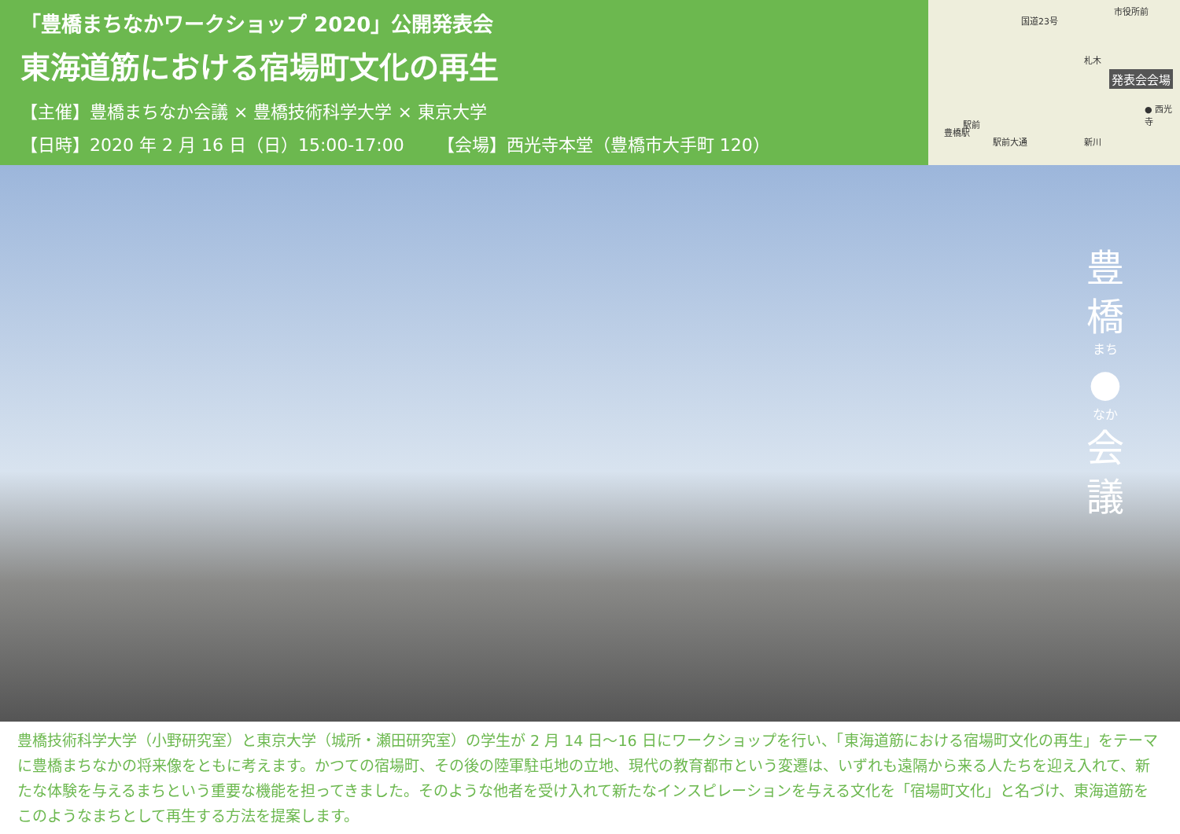「豊橋まちなかワークショップ 2020」公開発表会
東海道筋における宿場町文化の再生
【主催】豊橋まちなか会議 × 豊橋技術科学大学 × 東京大学
【日時】2020 年 2 月 16 日（日）15:00-17:00 【会場】西光寺本堂（豊橋市大手町 120）
市役所前
国道23号
札木
発表会会場
● 西光寺
駅前
豊橋駅
駅前大通 新川
豊
橋
まち
●
なか
会
議
豊橋技術科学大学（小野研究室）と東京大学（城所・瀬田研究室）の学生が 2 月 14 日〜16 日にワークショップを行い、「東海道筋における宿場町文化の再生」をテーマに豊橋まちなかの将来像をともに考えます。かつての宿場町、その後の陸軍駐屯地の立地、現代の教育都市という変遷は、いずれも遠隔から来る人たちを迎え入れて、新たな体験を与えるまちという重要な機能を担ってきました。そのような他者を受け入れて新たなインスピレーションを与える文化を「宿場町文化」と名づけ、東海道筋をこのようなまちとして再生する方法を提案します。